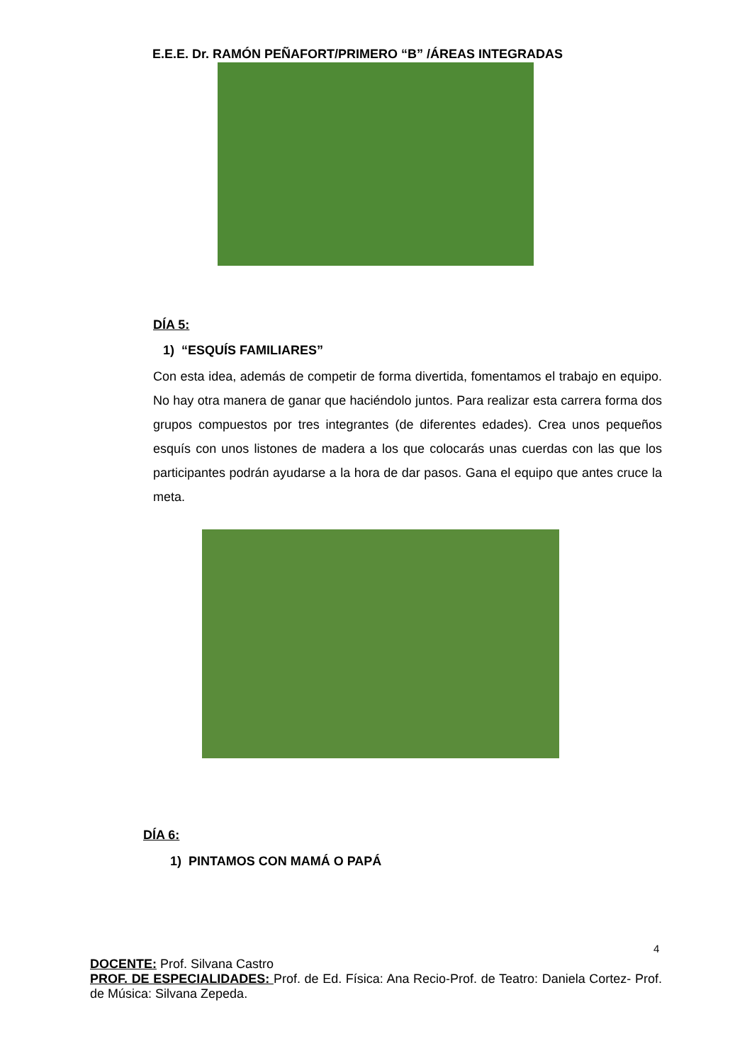E.E.E. Dr. RAMÓN PEÑAFORT/PRIMERO “B” /ÁREAS INTEGRADAS
DÍA 5:
1) “ESQUÍS FAMILIARES”
Con esta idea, además de competir de forma divertida, fomentamos el trabajo en equipo. No hay otra manera de ganar que haciéndolo juntos. Para realizar esta carrera forma dos grupos compuestos por tres integrantes (de diferentes edades). Crea unos pequeños esquís con unos listones de madera a los que colocarás unas cuerdas con las que los participantes podrán ayudarse a la hora de dar pasos. Gana el equipo que antes cruce la meta.
DÍA 6:
1) PINTAMOS CON MAMÁ O PAPÁ
4
DOCENTE: Prof. Silvana Castro
PROF. DE ESPECIALIDADES: Prof. de Ed. Física: Ana Recio-Prof. de Teatro: Daniela Cortez- Prof. de Música: Silvana Zepeda.